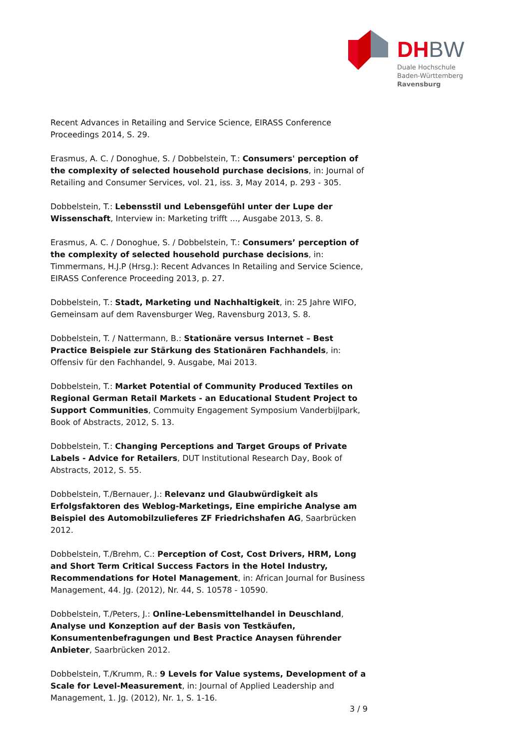DH BW
Duale Hochschule
Baden-Württemberg
Ravensburg
Recent Advances in Retailing and Service Science, EIRASS Conference Proceedings 2014, S. 29.
Erasmus, A. C. / Donoghue, S. / Dobbelstein, T.: Consumers' perception of the complexity of selected household purchase decisions, in: Journal of Retailing and Consumer Services, vol. 21, iss. 3, May 2014, p. 293 - 305.
Dobbelstein, T.: Lebensstil und Lebensgefühl unter der Lupe der Wissenschaft, Interview in: Marketing trifft ..., Ausgabe 2013, S. 8.
Erasmus, A. C. / Donoghue, S. / Dobbelstein, T.: Consumers’ perception of the complexity of selected household purchase decisions, in: Timmermans, H.J.P (Hrsg.): Recent Advances In Retailing and Service Science, EIRASS Conference Proceeding 2013, p. 27.
Dobbelstein, T.: Stadt, Marketing und Nachhaltigkeit, in: 25 Jahre WIFO, Gemeinsam auf dem Ravensburger Weg, Ravensburg 2013, S. 8.
Dobbelstein, T. / Nattermann, B.: Stationäre versus Internet – Best Practice Beispiele zur Stärkung des Stationären Fachhandels, in: Offensiv für den Fachhandel, 9. Ausgabe, Mai 2013.
Dobbelstein, T.: Market Potential of Community Produced Textiles on Regional German Retail Markets - an Educational Student Project to Support Communities, Commuity Engagement Symposium Vanderbijlpark, Book of Abstracts, 2012, S. 13.
Dobbelstein, T.: Changing Perceptions and Target Groups of Private Labels - Advice for Retailers, DUT Institutional Research Day, Book of Abstracts, 2012, S. 55.
Dobbelstein, T./Bernauer, J.: Relevanz und Glaubwürdigkeit als Erfolgsfaktoren des Weblog-Marketings, Eine empiriche Analyse am Beispiel des Automobilzulieferes ZF Friedrichshafen AG, Saarbrücken 2012.
Dobbelstein, T./Brehm, C.: Perception of Cost, Cost Drivers, HRM, Long and Short Term Critical Success Factors in the Hotel Industry, Recommendations for Hotel Management, in: African Journal for Business Management, 44. Jg. (2012), Nr. 44, S. 10578 - 10590.
Dobbelstein, T./Peters, J.: Online-Lebensmittelhandel in Deuschland, Analyse und Konzeption auf der Basis von Testkäufen, Konsumentenbefragungen und Best Practice Anaysen führender Anbieter, Saarbrücken 2012.
Dobbelstein, T./Krumm, R.: 9 Levels for Value systems, Development of a Scale for Level-Measurement, in: Journal of Applied Leadership and Management, 1. Jg. (2012), Nr. 1, S. 1-16.
3 / 9